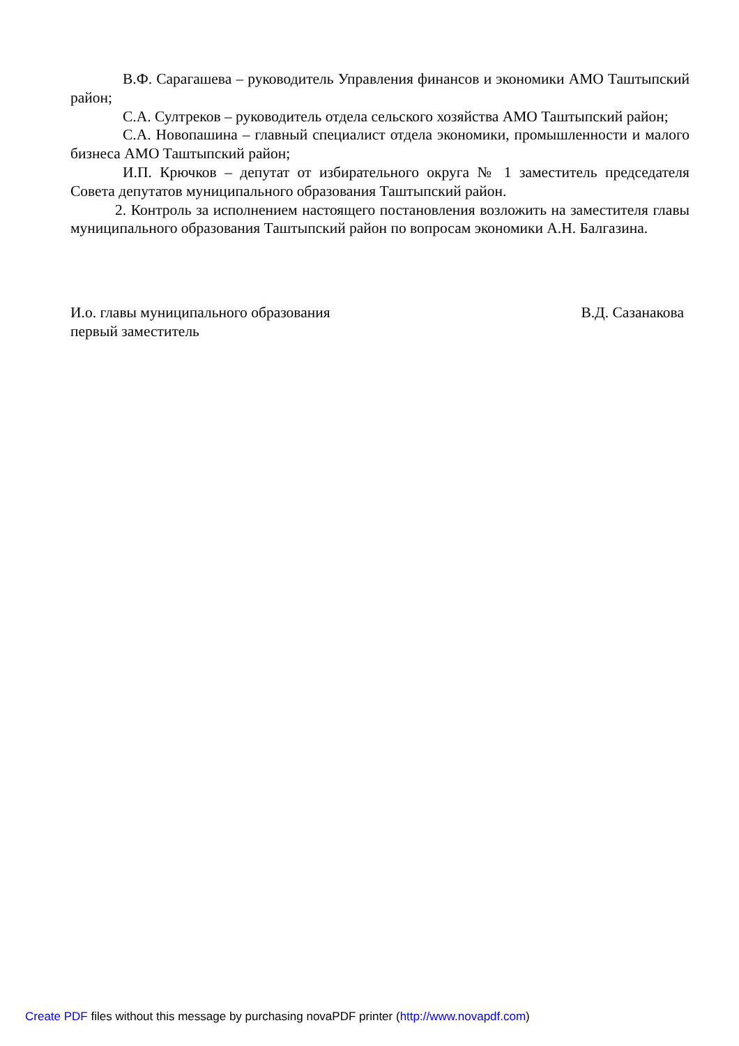В.Ф. Сарагашева – руководитель Управления финансов и экономики АМО Таштыпский район;
С.А. Султреков – руководитель отдела сельского хозяйства АМО Таштыпский район;
С.А. Новопашина – главный специалист отдела экономики, промышленности и малого бизнеса АМО Таштыпский район;
И.П. Крючков – депутат от избирательного округа № 1 заместитель председателя Совета депутатов муниципального образования Таштыпский район.
2. Контроль за исполнением настоящего постановления возложить на заместителя главы муниципального образования Таштыпский район по вопросам экономики А.Н. Балгазина.
И.о. главы муниципального образования
первый заместитель
В.Д. Сазанакова
Create PDF files without this message by purchasing novaPDF printer (http://www.novapdf.com)